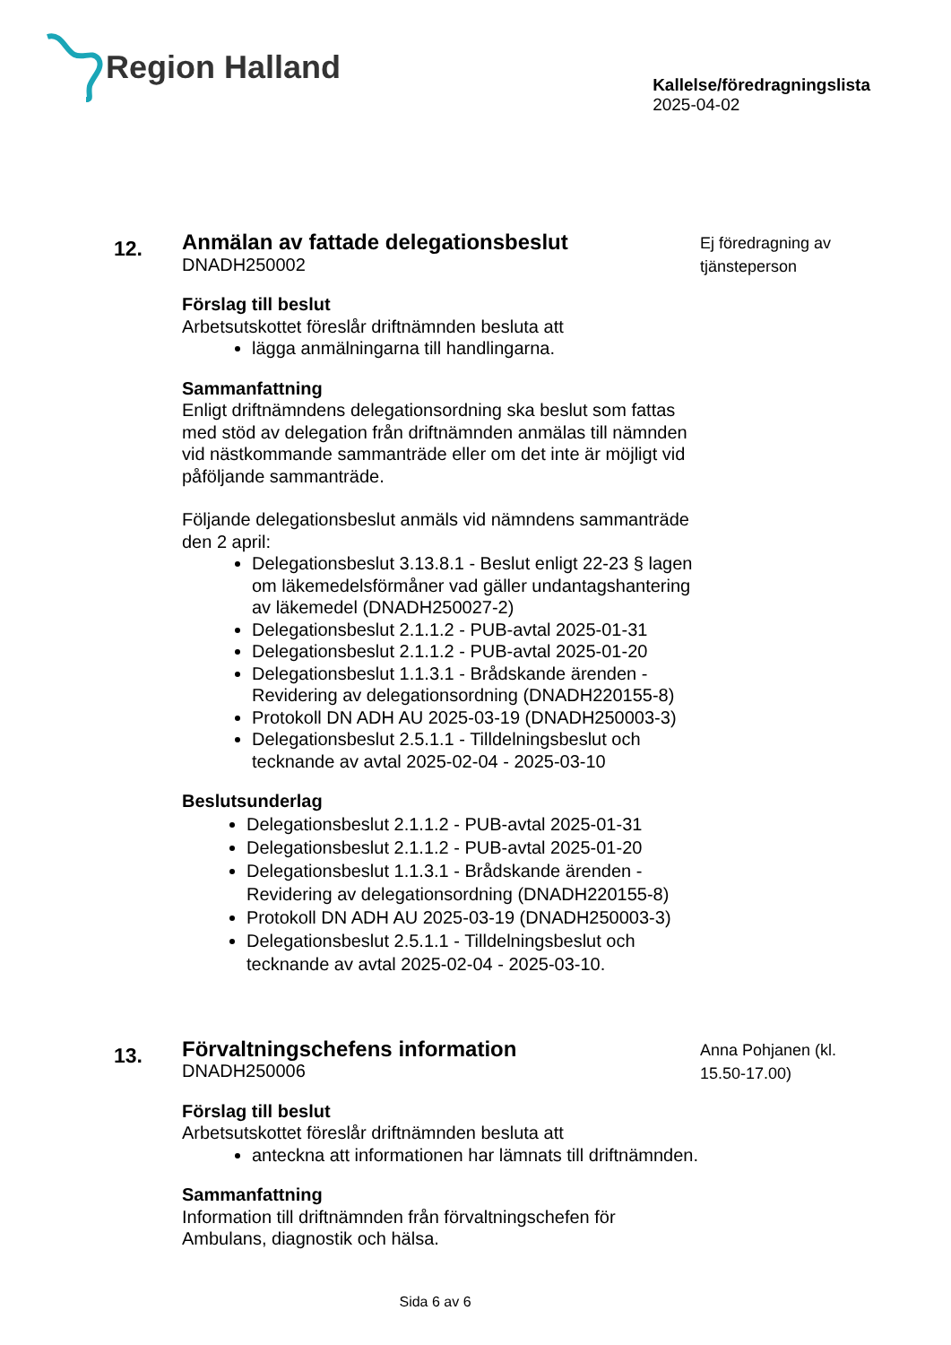Region Halland
Kallelse/föredragningslista
2025-04-02
12.
Anmälan av fattade delegationsbeslut
DNADH250002
Förslag till beslut
Arbetsutskottet föreslår driftnämnden besluta att
lägga anmälningarna till handlingarna.
Sammanfattning
Enligt driftnämndens delegationsordning ska beslut som fattas med stöd av delegation från driftnämnden anmälas till nämnden vid nästkommande sammanträde eller om det inte är möjligt vid påföljande sammanträde.
Följande delegationsbeslut anmäls vid nämndens sammanträde den 2 april:
Delegationsbeslut 3.13.8.1 - Beslut enligt 22-23 § lagen om läkemedelsförmåner vad gäller undantagshantering av läkemedel (DNADH250027-2)
Delegationsbeslut 2.1.1.2 - PUB-avtal 2025-01-31
Delegationsbeslut 2.1.1.2 - PUB-avtal 2025-01-20
Delegationsbeslut 1.1.3.1 - Brådskande ärenden - Revidering av delegationsordning (DNADH220155-8)
Protokoll DN ADH AU 2025-03-19 (DNADH250003-3)
Delegationsbeslut 2.5.1.1 - Tilldelningsbeslut och tecknande av avtal 2025-02-04 - 2025-03-10
Beslutsunderlag
Delegationsbeslut 2.1.1.2 - PUB-avtal 2025-01-31
Delegationsbeslut 2.1.1.2 - PUB-avtal 2025-01-20
Delegationsbeslut 1.1.3.1 - Brådskande ärenden - Revidering av delegationsordning (DNADH220155-8)
Protokoll DN ADH AU 2025-03-19 (DNADH250003-3)
Delegationsbeslut 2.5.1.1 - Tilldelningsbeslut och tecknande av avtal 2025-02-04 - 2025-03-10.
Ej föredragning av tjänsteperson
13.
Förvaltningschefens information
DNADH250006
Förslag till beslut
Arbetsutskottet föreslår driftnämnden besluta att
anteckna att informationen har lämnats till driftnämnden.
Sammanfattning
Information till driftnämnden från förvaltningschefen för Ambulans, diagnostik och hälsa.
Anna Pohjanen (kl. 15.50-17.00)
Sida 6 av 6